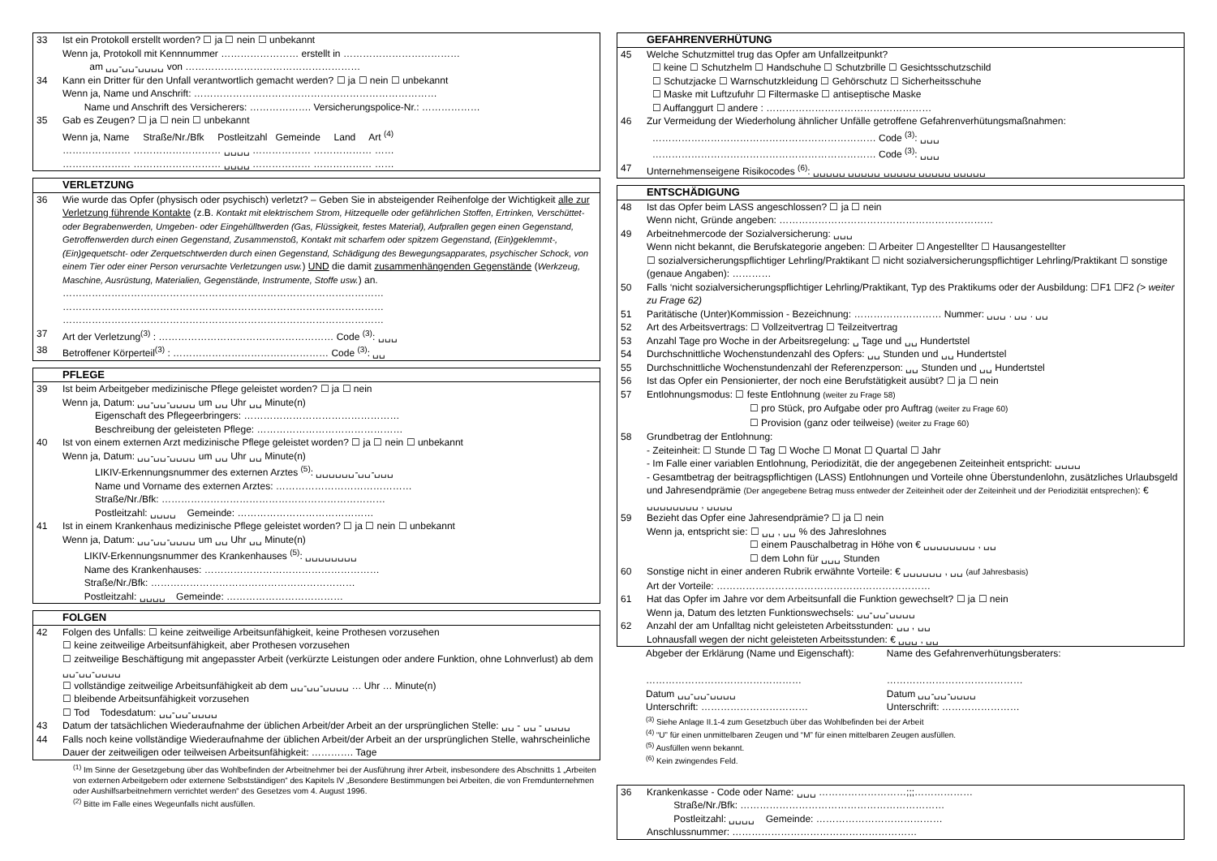33 Ist ein Protokoll erstellt worden? ☐ ja ☐ nein ☐ unbekannt
Wenn ja, Protokoll mit Kennnummer …………………… erstellt in ………………………………
am ␣␣-␣␣-␣␣␣␣ von ………………………………………………
34 Kann ein Dritter für den Unfall verantwortlich gemacht werden? ☐ ja ☐ nein ☐ unbekannt
Wenn ja, Name und Anschrift: …………………………………………………………………
Name und Anschrift des Versicherers: ………………. Versicherungspolice-Nr.: ………………
35 Gab es Zeugen? ☐ ja ☐ nein ☐ unbekannt
Wenn ja, Name Straße/Nr./Bfk Postleitzahl Gemeinde Land Art <sup>(4)</sup>
………………… ……………………… ␣␣␣␣ ……………… ……………… ……
………………… ……………………… ␣␣␣␣ ……………… ……………… ……
VERLETZUNG
36 Wie wurde das Opfer (physisch oder psychisch) verletzt? – Geben Sie in absteigender Reihenfolge der Wichtigkeit alle zur Verletzung führende Kontakte (z.B. Kontakt mit elektrischem Strom, Hitzequelle oder gefährlichen Stoffen, Ertrinken, Verschüttet- oder Begrabenwerden, Umgeben- oder Eingehülltwerden (Gas, Flüssigkeit, festes Material), Aufprallen gegen einen Gegenstand, Getroffenwerden durch einen Gegenstand, Zusammenstoß, Kontakt mit scharfem oder spitzem Gegenstand, (Ein)geklemmt-, (Ein)gequetscht- oder Zerquetschtwerden durch einen Gegenstand, Schädigung des Bewegungsapparates, psychischer Schock, von einem Tier oder einer Person verursachte Verletzungen usw.) UND die damit zusammenhängenden Gegenstände (Werkzeug, Maschine, Ausrüstung, Materialien, Gegenstände, Instrumente, Stoffe usw.) an.
………………………………………………………………………………………
………………………………………………………………………………………
………………………………………………………………………………………
37 Art der Verletzung<sup>(3)</sup> : ……………………………………………… Code <sup>(3)</sup>: ␣␣␣
38 Betroffener Körperteil<sup>(3)</sup> : ………………………………………… Code <sup>(3)</sup>: ␣␣
PFLEGE
39 Ist beim Arbeitgeber medizinische Pflege geleistet worden? ☐ ja ☐ nein
Wenn ja, Datum: ␣␣-␣␣-␣␣␣␣ um ␣␣ Uhr ␣␣ Minute(n)
Eigenschaft des Pflegeerbringers: …………………………………………
Beschreibung der geleisteten Pflege: ………………………………………
40 Ist von einem externen Arzt medizinische Pflege geleistet worden? ☐ ja ☐ nein ☐ unbekannt
Wenn ja, Datum: ␣␣-␣␣-␣␣␣␣ um ␣␣ Uhr ␣␣ Minute(n)
LIKIV-Erkennungsnummer des externen Arztes <sup>(5)</sup>: ␣␣␣␣␣␣-␣␣-␣␣␣
Name und Vorname des externen Arztes: ……………………………………
Straße/Nr./Bfk: ……………………………………………………………
Postleitzahl: ␣␣␣␣ Gemeinde: ……………………………………
41 Ist in einem Krankenhaus medizinische Pflege geleistet worden? ☐ ja ☐ nein ☐ unbekannt
Wenn ja, Datum: ␣␣-␣␣-␣␣␣␣ um ␣␣ Uhr ␣␣ Minute(n)
LIKIV-Erkennungsnummer des Krankenhauses <sup>(5)</sup>: ␣␣␣␣␣␣␣␣
Name des Krankenhauses: ………………………………………………
Straße/Nr./Bfk: ………………………………………………………
Postleitzahl: ␣␣␣␣ Gemeinde: ………………………………
FOLGEN
42 Folgen des Unfalls: ☐ keine zeitweilige Arbeitsunfähigkeit, keine Prothesen vorzusehen
☐ keine zeitweilige Arbeitsunfähigkeit, aber Prothesen vorzusehen
☐ zeitweilige Beschäftigung mit angepasster Arbeit (verkürzte Leistungen oder andere Funktion, ohne Lohnverlust) ab dem ␣␣-␣␣-␣␣␣␣
☐ vollständige zeitweilige Arbeitsunfähigkeit ab dem ␣␣-␣␣-␣␣␣␣ … Uhr … Minute(n)
☐ bleibende Arbeitsunfähigkeit vorzusehen
☐ Tod Todesdatum: ␣␣-␣␣-␣␣␣␣
43 Datum der tatsächlichen Wiederaufnahme der üblichen Arbeit/der Arbeit an der ursprünglichen Stelle: ␣␣ - ␣␣ - ␣␣␣␣
44 Falls noch keine vollständige Wiederaufnahme der üblichen Arbeit/der Arbeit an der ursprünglichen Stelle, wahrscheinliche Dauer der zeitweiligen oder teilweisen Arbeitsunfähigkeit: …………. Tage
<sup>(1)</sup> Im Sinne der Gesetzgebung über das Wohlbefinden der Arbeitnehmer bei der Ausführung ihrer Arbeit, insbesondere des Abschnitts 1 „Arbeiten von externen Arbeitgebern oder externene Selbstständigen“ des Kapitels IV „Besondere Bestimmungen bei Arbeiten, die von Fremdunternehmen oder Aushilfsarbeitnehmern verrichtet werden“ des Gesetzes vom 4. August 1996.
<sup>(2)</sup> Bitte im Falle eines Wegeunfalls nicht ausfüllen.
GEFAHRENVERHÜTUNG
45 Welche Schutzmittel trug das Opfer am Unfallzeitpunkt?
☐ keine ☐ Schutzhelm ☐ Handschuhe ☐ Schutzbrille ☐ Gesichtsschutzschild
☐ Schutzjacke ☐ Warnschutzkleidung ☐ Gehörschutz ☐ Sicherheitsschuhe
☐ Maske mit Luftzufuhr ☐ Filtermaske ☐ antiseptische Maske
☐ Auffanggurt ☐ andere : ……………………………………………
46 Zur Vermeidung der Wiederholung ähnlicher Unfälle getroffene Gefahrenverhütungsmaßnahmen:
…………………………………………………………… Code <sup>(3)</sup>: ␣␣␣
…………………………………………………………… Code <sup>(3)</sup>: ␣␣␣
47 Unternehmenseigene Risikocodes <sup>(6)</sup>: ␣␣␣␣␣ ␣␣␣␣␣ ␣␣␣␣␣ ␣␣␣␣␣ ␣␣␣␣␣
ENTSCHÄDIGUNG
48 Ist das Opfer beim LASS angeschlossen? ☐ ja ☐ nein
Wenn nicht, Gründe angeben: …………………………………………………………
49 Arbeitnehmercode der Sozialversicherung: ␣␣␣
Wenn nicht bekannt, die Berufskategorie angeben: ☐ Arbeiter ☐ Angestellter ☐ Hausangestellter
☐ sozialversicherungspflichtiger Lehrling/Praktikant ☐ nicht sozialversicherungspflichtiger Lehrling/Praktikant ☐ sonstige (genaue Angaben): …………
50 Falls ‘nicht sozialversicherungspflichtiger Lehrling/Praktikant, Typ des Praktikums oder der Ausbildung: ☐F1 ☐F2 (> weiter zu Frage 62)
51 Paritätische (Unter)Kommission - Bezeichnung: ……………………… Nummer: ␣␣␣ . ␣␣ . ␣␣
52 Art des Arbeitsvertrags: ☐ Vollzeitvertrag ☐ Teilzeitvertrag
53 Anzahl Tage pro Woche in der Arbeitsregelung: ␣ Tage und ␣␣ Hundertstel
54 Durchschnittliche Wochenstundenzahl des Opfers: ␣␣ Stunden und ␣␣ Hundertstel
55 Durchschnittliche Wochenstundenzahl der Referenzperson: ␣␣ Stunden und ␣␣ Hundertstel
56 Ist das Opfer ein Pensionierter, der noch eine Berufstätigkeit ausübt? ☐ ja ☐ nein
57 Entlohnungsmodus: ☐ feste Entlohnung (weiter zu Frage 58)
☐ pro Stück, pro Aufgabe oder pro Auftrag (weiter zu Frage 60)
☐ Provision (ganz oder teilweise) (weiter zu Frage 60)
58 Grundbetrag der Entlohnung:
- Zeiteinheit: ☐ Stunde ☐ Tag ☐ Woche ☐ Monat ☐ Quartal ☐ Jahr
- Im Falle einer variablen Entlohnung, Periodizität, die der angegebenen Zeiteinheit entspricht: ␣␣␣␣
- Gesamtbetrag der beitragspflichtigen (LASS) Entlohnungen und Vorteile ohne Überstundenlohn, zusätzliches Urlaubsgeld und Jahresendprämie (Der angegebene Betrag muss entweder der Zeiteinheit oder der Zeiteinheit und der Periodizität entsprechen): € ␣␣␣␣␣␣␣␣ , ␣␣␣␣
59 Bezieht das Opfer eine Jahresendprämie? ☐ ja ☐ nein
Wenn ja, entspricht sie: ☐ ␣␣ , ␣␣ % des Jahreslohnes
☐ einem Pauschalbetrag in Höhe von € ␣␣␣␣␣␣␣␣ , ␣␣
☐ dem Lohn für ␣␣␣ Stunden
60 Sonstige nicht in einer anderen Rubrik erwähnte Vorteile: € ␣␣␣␣␣␣ , ␣␣ (auf Jahresbasis)
Art der Vorteile: …………………………………………………………
61 Hat das Opfer im Jahre vor dem Arbeitsunfall die Funktion gewechselt? ☐ ja ☐ nein
Wenn ja, Datum des letzten Funktionswechsels: ␣␣-␣␣-␣␣␣␣
62 Anzahl der am Unfalltag nicht geleisteten Arbeitsstunden: ␣␣ , ␣␣
Lohnausfall wegen der nicht geleisteten Arbeitsstunden: € ␣␣␣ , ␣␣
Abgeber der Erklärung (Name und Eigenschaft):
…………………………………………
Datum ␣␣-␣␣-␣␣␣␣
Unterschrift: ……………………………
Name des Gefahrenverhütungsberaters:
……………………………………
Datum ␣␣-␣␣-␣␣␣␣
Unterschrift: ……………………
<sup>(3)</sup> Siehe Anlage II.1-4 zum Gesetzbuch über das Wohlbefinden bei der Arbeit
<sup>(4)</sup> “U” für einen unmittelbaren Zeugen und “M” für einen mittelbaren Zeugen ausfüllen.
<sup>(5)</sup> Ausfüllen wenn bekannt.
<sup>(6)</sup> Kein zwingendes Feld.
36 Krankenkasse - Code oder Name: ␣␣␣ ………………………;;;………………
Straße/Nr./Bfk: ………………………………………………………
Postleitzahl: ␣␣␣␣ Gemeinde: …………………………………
Anschlussnummer: …………………………………………………